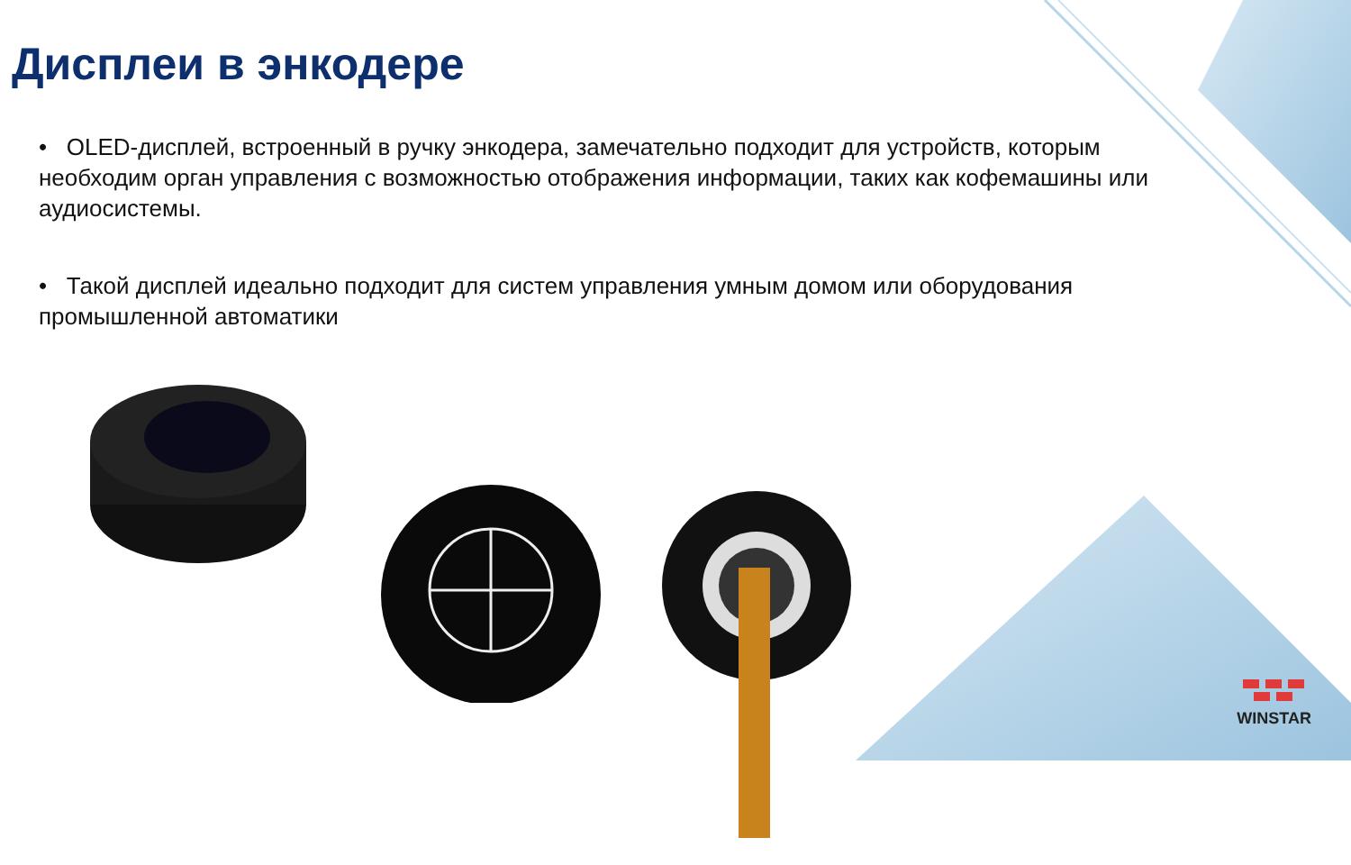Дисплеи в энкодере
• OLED-дисплей, встроенный в ручку энкодера, замечательно подходит для устройств, которым необходим орган управления с возможностью отображения информации, таких как кофемашины или аудиосистемы.
• Такой дисплей идеально подходит для систем управления умным домом или оборудования промышленной автоматики
WINSTAR